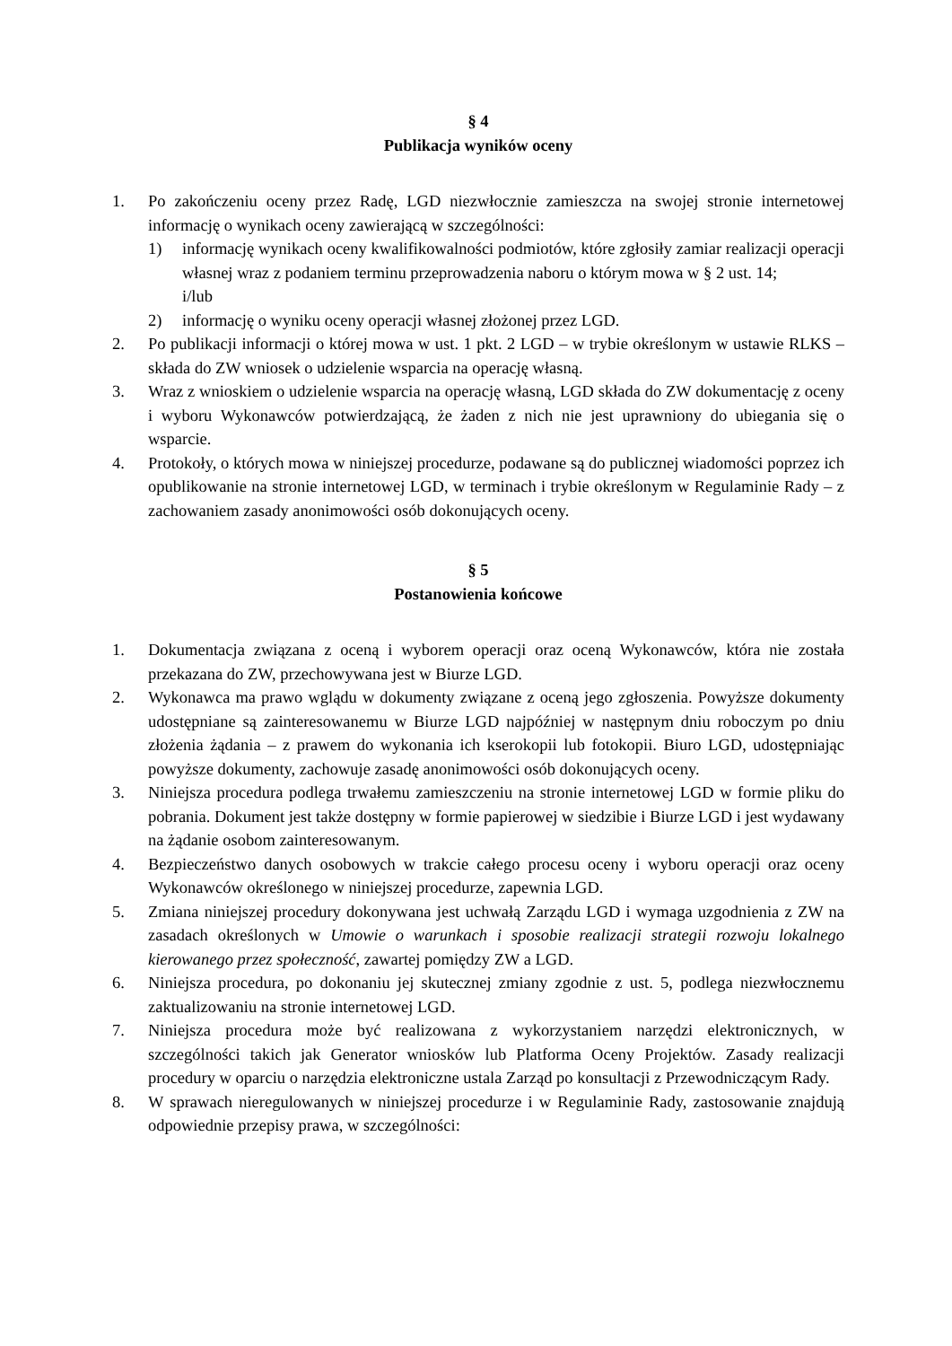§ 4
Publikacja wyników oceny
1. Po zakończeniu oceny przez Radę, LGD niezwłocznie zamieszcza na swojej stronie internetowej informację o wynikach oceny zawierającą w szczególności:
1) informację wynikach oceny kwalifikowalności podmiotów, które zgłosiły zamiar realizacji operacji własnej wraz z podaniem terminu przeprowadzenia naboru o którym mowa w § 2 ust. 14;
i/lub
2) informację o wyniku oceny operacji własnej złożonej przez LGD.
2. Po publikacji informacji o której mowa w ust. 1 pkt. 2 LGD – w trybie określonym w ustawie RLKS – składa do ZW wniosek o udzielenie wsparcia na operację własną.
3. Wraz z wnioskiem o udzielenie wsparcia na operację własną, LGD składa do ZW dokumentację z oceny i wyboru Wykonawców potwierdzającą, że żaden z nich nie jest uprawniony do ubiegania się o wsparcie.
4. Protokoły, o których mowa w niniejszej procedurze, podawane są do publicznej wiadomości poprzez ich opublikowanie na stronie internetowej LGD, w terminach i trybie określonym w Regulaminie Rady – z zachowaniem zasady anonimowości osób dokonujących oceny.
§ 5
Postanowienia końcowe
1. Dokumentacja związana z oceną i wyborem operacji oraz oceną Wykonawców, która nie została przekazana do ZW, przechowywana jest w Biurze LGD.
2. Wykonawca ma prawo wglądu w dokumenty związane z oceną jego zgłoszenia. Powyższe dokumenty udostępniane są zainteresowanemu w Biurze LGD najpóźniej w następnym dniu roboczym po dniu złożenia żądania – z prawem do wykonania ich kserokopii lub fotokopii. Biuro LGD, udostępniając powyższe dokumenty, zachowuje zasadę anonimowości osób dokonujących oceny.
3. Niniejsza procedura podlega trwałemu zamieszczeniu na stronie internetowej LGD w formie pliku do pobrania. Dokument jest także dostępny w formie papierowej w siedzibie i Biurze LGD i jest wydawany na żądanie osobom zainteresowanym.
4. Bezpieczeństwo danych osobowych w trakcie całego procesu oceny i wyboru operacji oraz oceny Wykonawców określonego w niniejszej procedurze, zapewnia LGD.
5. Zmiana niniejszej procedury dokonywana jest uchwałą Zarządu LGD i wymaga uzgodnienia z ZW na zasadach określonych w Umowie o warunkach i sposobie realizacji strategii rozwoju lokalnego kierowanego przez społeczność, zawartej pomiędzy ZW a LGD.
6. Niniejsza procedura, po dokonaniu jej skutecznej zmiany zgodnie z ust. 5, podlega niezwłocznemu zaktualizowaniu na stronie internetowej LGD.
7. Niniejsza procedura może być realizowana z wykorzystaniem narzędzi elektronicznych, w szczególności takich jak Generator wniosków lub Platforma Oceny Projektów. Zasady realizacji procedury w oparciu o narzędzia elektroniczne ustala Zarząd po konsultacji z Przewodniczącym Rady.
8. W sprawach nieregulowanych w niniejszej procedurze i w Regulaminie Rady, zastosowanie znajdują odpowiednie przepisy prawa, w szczególności: